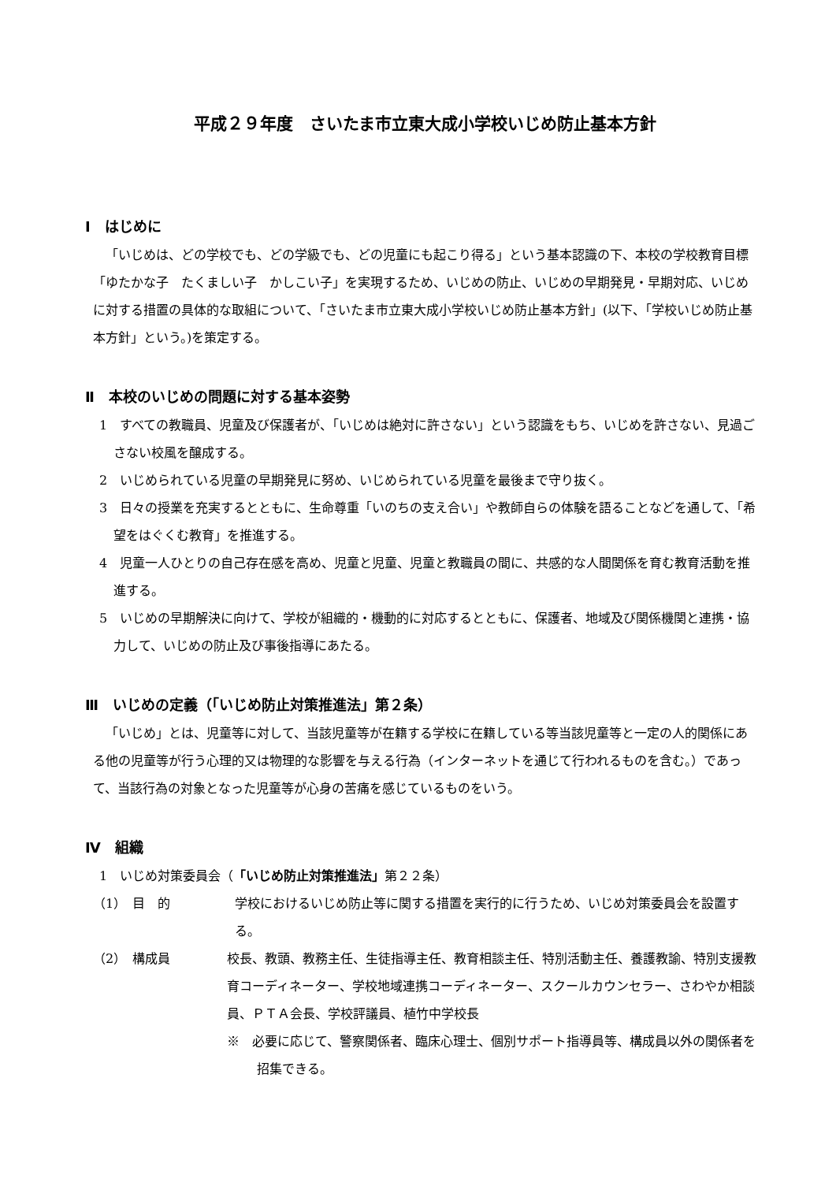平成２９年度　さいたま市立東大成小学校いじめ防止基本方針
Ⅰ　はじめに
「いじめは、どの学校でも、どの学級でも、どの児童にも起こり得る」という基本認識の下、本校の学校教育目標「ゆたかな子　たくましい子　かしこい子」を実現するため、いじめの防止、いじめの早期発見・早期対応、いじめに対する措置の具体的な取組について、「さいたま市立東大成小学校いじめ防止基本方針」(以下、「学校いじめ防止基本方針」という。)を策定する。
Ⅱ　本校のいじめの問題に対する基本姿勢
1　すべての教職員、児童及び保護者が、「いじめは絶対に許さない」という認識をもち、いじめを許さない、見過ごさない校風を醸成する。
2　いじめられている児童の早期発見に努め、いじめられている児童を最後まで守り抜く。
3　日々の授業を充実するとともに、生命尊重「いのちの支え合い」や教師自らの体験を語ることなどを通して、「希望をはぐくむ教育」を推進する。
4　児童一人ひとりの自己存在感を高め、児童と児童、児童と教職員の間に、共感的な人間関係を育む教育活動を推進する。
5　いじめの早期解決に向けて、学校が組織的・機動的に対応するとともに、保護者、地域及び関係機関と連携・協力して、いじめの防止及び事後指導にあたる。
Ⅲ　いじめの定義（「いじめ防止対策推進法」第２条）
「いじめ」とは、児童等に対して、当該児童等が在籍する学校に在籍している等当該児童等と一定の人的関係にある他の児童等が行う心理的又は物理的な影響を与える行為（インターネットを通じて行われるものを含む。）であって、当該行為の対象となった児童等が心身の苦痛を感じているものをいう。
Ⅳ　組織
1　いじめ対策委員会（「いじめ防止対策推進法」第２２条）
（1）　目　的 学校におけるいじめ防止等に関する措置を実行的に行うため、いじめ対策委員会を設置する。
（2）　構成員 校長、教頭、教務主任、生徒指導主任、教育相談主任、特別活動主任、養護教諭、特別支援教育コーディネーター、学校地域連携コーディネーター、スクールカウンセラー、さわやか相談員、ＰＴＡ会長、学校評議員、植竹中学校長
※　必要に応じて、警察関係者、臨床心理士、個別サポート指導員等、構成員以外の関係者を招集できる。